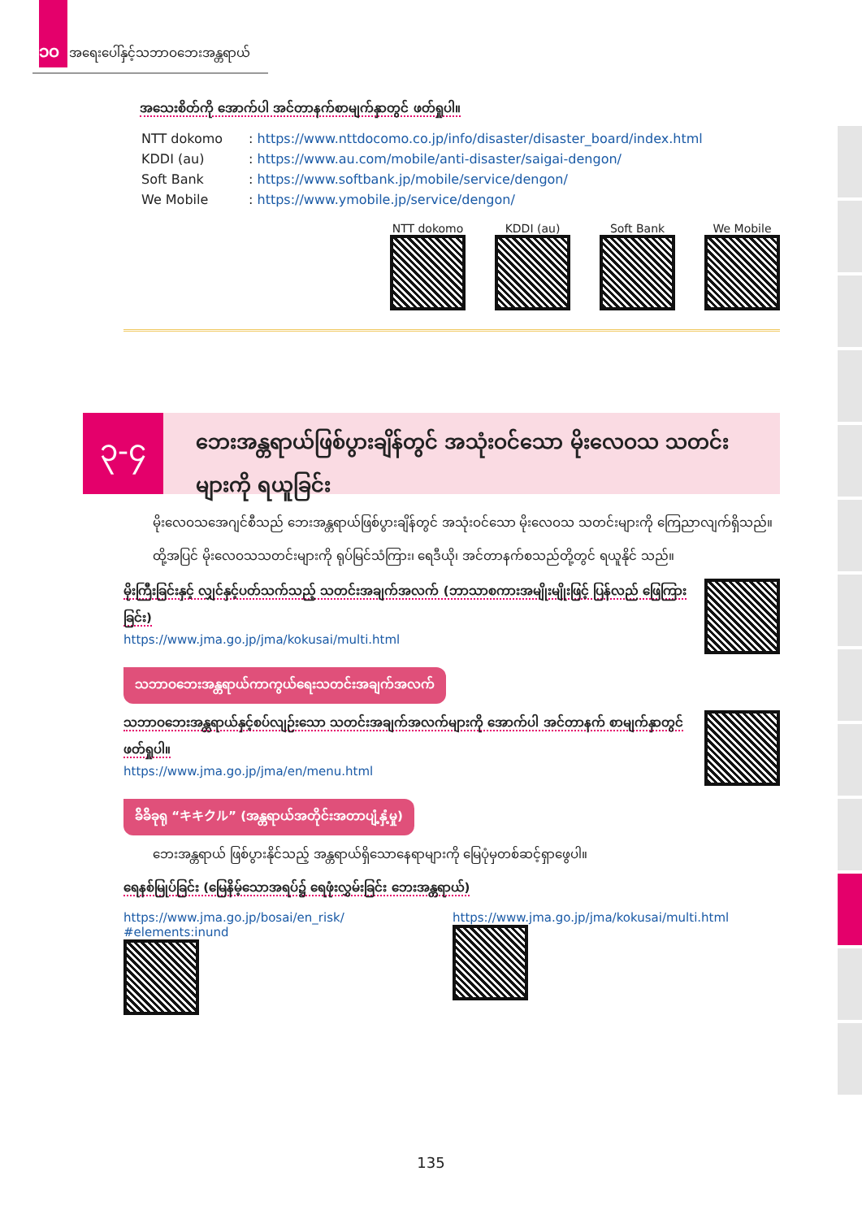၁၀ အရေးပေါ်နှင့်သဘာဝဘေးအန္တရာယ်
အသေးစိတ်ကို အောက်ပါ အင်တာနက်စာမျက်နှာတွင် ဖတ်ရှုပါ။
| NTT dokomo | : https://www.nttdocomo.co.jp/info/disaster/disaster_board/index.html |
| KDDI (au) | : https://www.au.com/mobile/anti-disaster/saigai-dengon/ |
| Soft Bank | : https://www.softbank.jp/mobile/service/dengon/ |
| We Mobile | : https://www.ymobile.jp/service/dengon/ |
NTT dokomo
KDDI (au)
Soft Bank
We Mobile
၃-၄
ဘေးအန္တရာယ်ဖြစ်ပွားချိန်တွင် အသုံးဝင်သော မိုးလေဝသ သတင်းများကို ရယူခြင်း
မိုးလေဝသအေဂျင်စီသည် ဘေးအန္တရာယ်ဖြစ်ပွားချိန်တွင် အသုံးဝင်သော မိုးလေဝသ သတင်းများကို ကြေညာလျက်ရှိသည်။
ထို့အပြင် မိုးလေဝသသတင်းများကို ရုပ်မြင်သံကြား၊ ရေဒီယို၊ အင်တာနက်စသည်တို့တွင် ရယူနိုင် သည်။
မိုးကြီးခြင်းနှင့် လျှင်နှင့်ပတ်သက်သည့် သတင်းအချက်အလက် (ဘာသာစကားအမျိုးမျိုးဖြင့် ပြန်လည် ဖြေကြားခြင်း)
https://www.jma.go.jp/jma/kokusai/multi.html
သဘာဝဘေးအန္တရာယ်ကာကွယ်ရေးသတင်းအချက်အလက်
သဘာဝဘေးအန္တရာယ်နှင့်စပ်လျဉ်းသော သတင်းအချက်အလက်များကို အောက်ပါ အင်တာနက် စာမျက်နှာတွင် ဖတ်ရှုပါ။
https://www.jma.go.jp/jma/en/menu.html
ခ်ိခ်ိခုရု “キキクル” (အန္တရာယ်အတိုင်းအတာပျံ့နှံ့မှု)
ဘေးအန္တရာယ် ဖြစ်ပွားနိုင်သည့် အန္တရာယ်ရှိသောနေရာများကို မြေပုံမှတစ်ဆင့်ရှာဖွေပါ။
ရေနစ်မြုပ်ခြင်း (မြေနိမ့်သောအရပ်၌ ရေဖုံးလွှမ်းခြင်း ဘေးအန္တရာယ်)
https://www.jma.go.jp/bosai/en_risk/ #elements:inund
https://www.jma.go.jp/jma/kokusai/multi.html
135